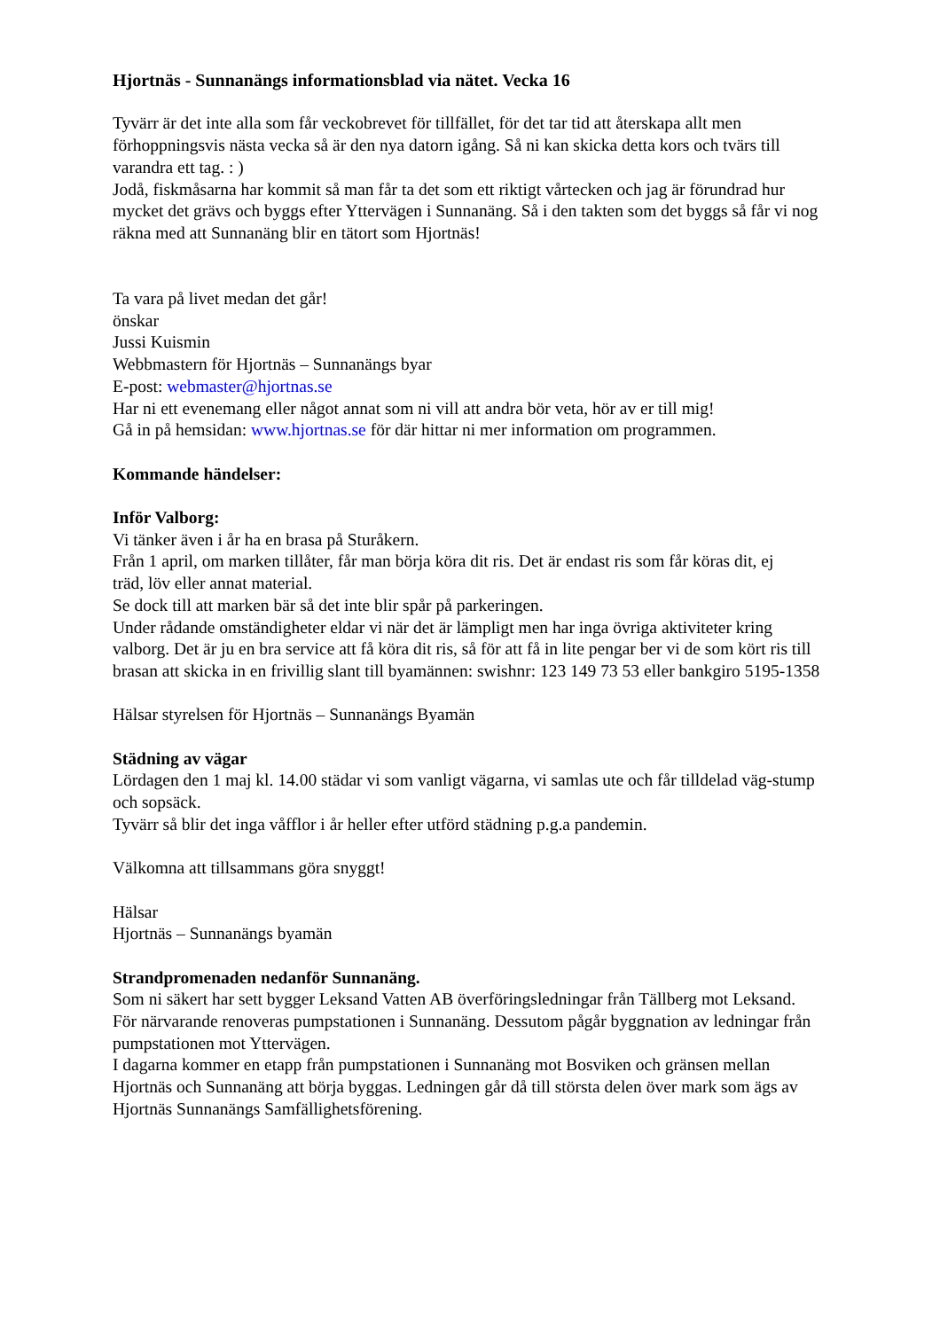Hjortnäs - Sunnanängs informationsblad via nätet. Vecka 16
Tyvärr är det inte alla som får veckobrevet för tillfället, för det tar tid att återskapa allt men förhoppningsvis nästa vecka så är den nya datorn igång. Så ni kan skicka detta kors och tvärs till varandra ett tag. : )
Jodå, fiskmåsarna har kommit så man får ta det som ett riktigt vårtecken och jag är förundrad hur mycket det grävs och byggs efter Yttervägen i Sunnanäng. Så i den takten som det byggs så får vi nog räkna med att Sunnanäng blir en tätort som Hjortnäs!
Ta vara på livet medan det går!
önskar
Jussi Kuismin
Webbmastern för Hjortnäs – Sunnanängs byar
E-post: webmaster@hjortnas.se
Har ni ett evenemang eller något annat som ni vill att andra bör veta, hör av er till mig!
Gå in på hemsidan: www.hjortnas.se för där hittar ni mer information om programmen.
Kommande händelser:
Inför Valborg:
Vi tänker även i år ha en brasa på Sturåkern.
Från 1 april, om marken tillåter, får man börja köra dit ris. Det är endast ris som får köras dit, ej
träd, löv eller annat material.
Se dock till att marken bär så det inte blir spår på parkeringen.
Under rådande omständigheter eldar vi när det är lämpligt men har inga övriga aktiviteter kring valborg. Det är ju en bra service att få köra dit ris, så för att få in lite pengar ber vi de som kört ris till brasan att skicka in en frivillig slant till byamännen: swishnr: 123 149 73 53 eller bankgiro 5195-1358
Hälsar styrelsen för Hjortnäs – Sunnanängs Byamän
Städning av vägar
Lördagen den 1 maj kl. 14.00 städar vi som vanligt vägarna, vi samlas ute och får tilldelad väg-stump och sopsäck.
Tyvärr så blir det inga våfflor i år heller efter utförd städning p.g.a pandemin.
Välkomna att tillsammans göra snyggt!
Hälsar
Hjortnäs – Sunnanängs byamän
Strandpromenaden nedanför Sunnanäng.
Som ni säkert har sett bygger Leksand Vatten AB överföringsledningar från Tällberg mot Leksand.
För närvarande renoveras pumpstationen i Sunnanäng. Dessutom pågår byggnation av ledningar från pumpstationen mot Yttervägen.
I dagarna kommer en etapp från pumpstationen i Sunnanäng mot Bosviken och gränsen mellan Hjortnäs och Sunnanäng att börja byggas. Ledningen går då till största delen över mark som ägs av Hjortnäs Sunnanängs Samfällighetsförening.